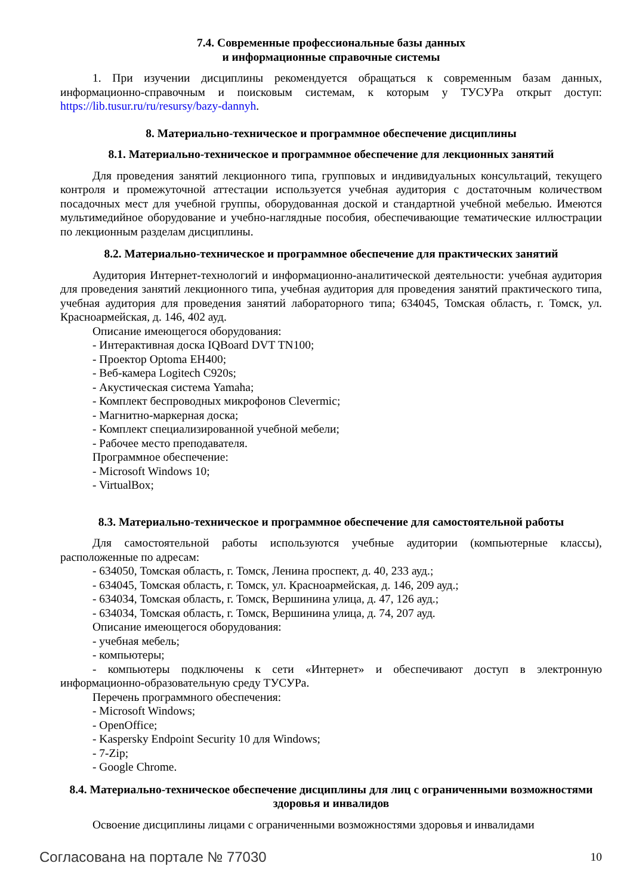7.4. Современные профессиональные базы данных
и информационные справочные системы
1. При изучении дисциплины рекомендуется обращаться к современным базам данных, информационно-справочным и поисковым системам, к которым у ТУСУРа открыт доступ: https://lib.tusur.ru/ru/resursy/bazy-dannyh.
8. Материально-техническое и программное обеспечение дисциплины
8.1. Материально-техническое и программное обеспечение для лекционных занятий
Для проведения занятий лекционного типа, групповых и индивидуальных консультаций, текущего контроля и промежуточной аттестации используется учебная аудитория с достаточным количеством посадочных мест для учебной группы, оборудованная доской и стандартной учебной мебелью. Имеются мультимедийное оборудование и учебно-наглядные пособия, обеспечивающие тематические иллюстрации по лекционным разделам дисциплины.
8.2. Материально-техническое и программное обеспечение для практических занятий
Аудитория Интернет-технологий и информационно-аналитической деятельности: учебная аудитория для проведения занятий лекционного типа, учебная аудитория для проведения занятий практического типа, учебная аудитория для проведения занятий лабораторного типа; 634045, Томская область, г. Томск, ул. Красноармейская, д. 146, 402 ауд.
Описание имеющегося оборудования:
- Интерактивная доска IQBoard DVT TN100;
- Проектор Optoma EH400;
- Веб-камера Logitech C920s;
- Акустическая система Yamaha;
- Комплект беспроводных микрофонов Clevermic;
- Магнитно-маркерная доска;
- Комплект специализированной учебной мебели;
- Рабочее место преподавателя.
Программное обеспечение:
- Microsoft Windows 10;
- VirtualBox;
8.3. Материально-техническое и программное обеспечение для самостоятельной работы
Для самостоятельной работы используются учебные аудитории (компьютерные классы), расположенные по адресам:
- 634050, Томская область, г. Томск, Ленина проспект, д. 40, 233 ауд.;
- 634045, Томская область, г. Томск, ул. Красноармейская, д. 146, 209 ауд.;
- 634034, Томская область, г. Томск, Вершинина улица, д. 47, 126 ауд.;
- 634034, Томская область, г. Томск, Вершинина улица, д. 74, 207 ауд.
Описание имеющегося оборудования:
- учебная мебель;
- компьютеры;
- компьютеры подключены к сети «Интернет» и обеспечивают доступ в электронную информационно-образовательную среду ТУСУРа.
Перечень программного обеспечения:
- Microsoft Windows;
- OpenOffice;
- Kaspersky Endpoint Security 10 для Windows;
- 7-Zip;
- Google Chrome.
8.4. Материально-техническое обеспечение дисциплины для лиц с ограниченными возможностями здоровья и инвалидов
Освоение дисциплины лицами с ограниченными возможностями здоровья и инвалидами
Согласована на портале № 77030 10